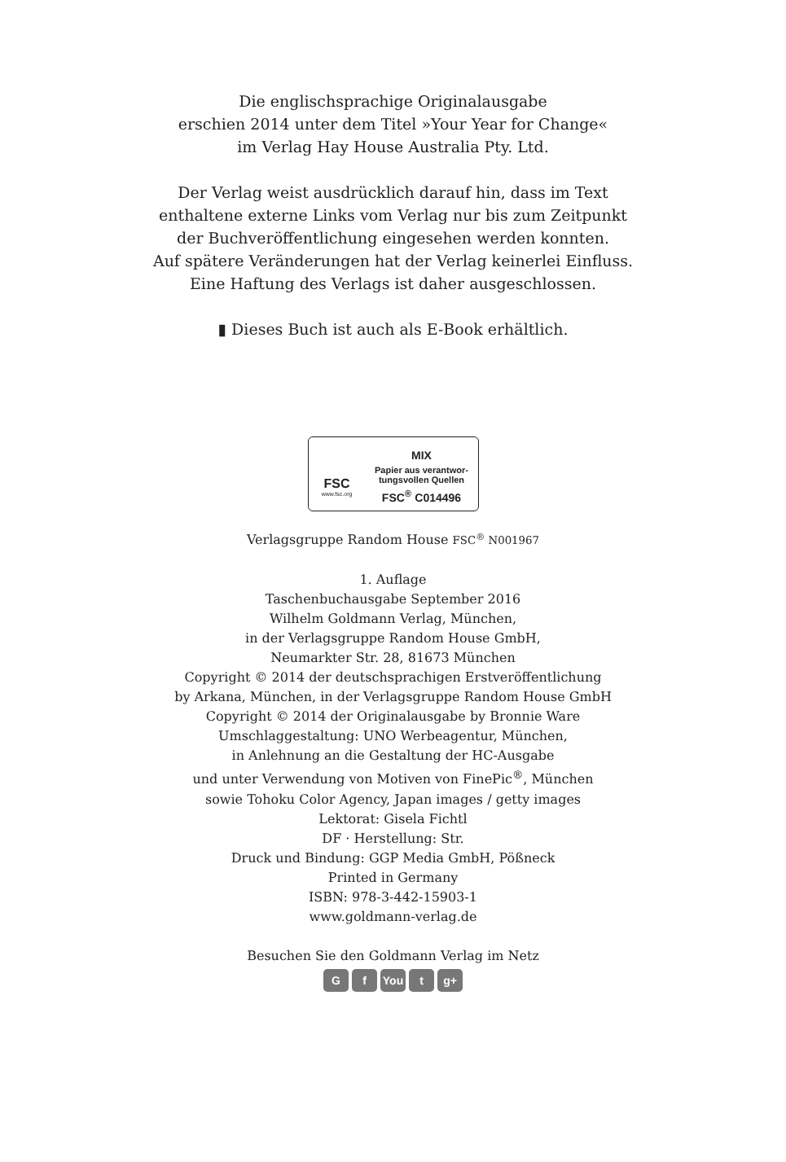Die englischsprachige Originalausgabe
erschien 2014 unter dem Titel »Your Year for Change«
im Verlag Hay House Australia Pty. Ltd.
Der Verlag weist ausdrücklich darauf hin, dass im Text
enthaltene externe Links vom Verlag nur bis zum Zeitpunkt
der Buchveröffentlichung eingesehen werden konnten.
Auf spätere Veränderungen hat der Verlag keinerlei Einfluss.
Eine Haftung des Verlags ist daher ausgeschlossen.
▮ Dieses Buch ist auch als E-Book erhältlich.
FSC
www.fsc.org
MIX
Papier aus verantwor-
tungsvollen Quellen
FSC<sup>®</sup> C014496
Verlagsgruppe Random House FSC<sup>®</sup> N001967
1. Auflage
Taschenbuchausgabe September 2016
Wilhelm Goldmann Verlag, München,
in der Verlagsgruppe Random House GmbH,
Neumarkter Str. 28, 81673 München
Copyright © 2014 der deutschsprachigen Erstveröffentlichung
by Arkana, München, in der Verlagsgruppe Random House GmbH
Copyright © 2014 der Originalausgabe by Bronnie Ware
Umschlaggestaltung: UNO Werbeagentur, München,
in Anlehnung an die Gestaltung der HC-Ausgabe
und unter Verwendung von Motiven von FinePic<sup>®</sup>, München
sowie Tohoku Color Agency, Japan images / getty images
Lektorat: Gisela Fichtl
DF · Herstellung: Str.
Druck und Bindung: GGP Media GmbH, Pößneck
Printed in Germany
ISBN: 978-3-442-15903-1
www.goldmann-verlag.de
Besuchen Sie den Goldmann Verlag im Netz
G f You t g+